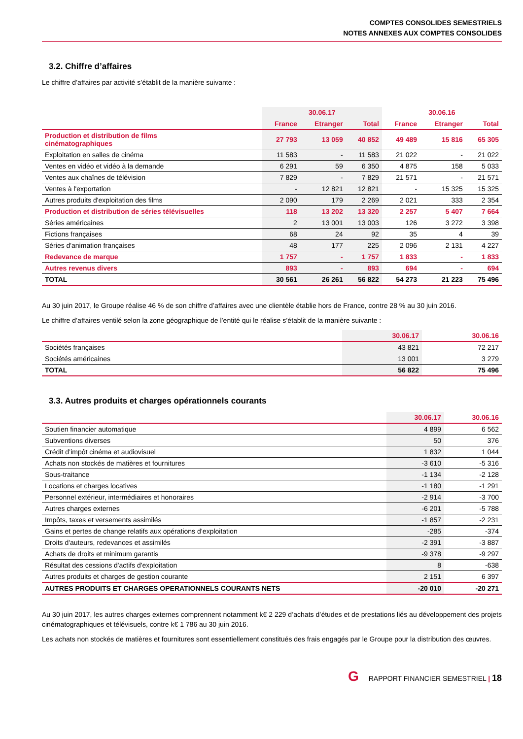COMPTES CONSOLIDES SEMESTRIELS
NOTES ANNEXES AUX COMPTES CONSOLIDES
3.2. Chiffre d’affaires
Le chiffre d’affaires par activité s’établit de la manière suivante :
| | 30.06.17 | | | 30.06.16 | | |
| --- | --- | --- | --- | --- | --- | --- |
| | France | Etranger | Total | France | Etranger | Total |
| Production et distribution de films cinématographiques | 27 793 | 13 059 | 40 852 | 49 489 | 15 816 | 65 305 |
| Exploitation en salles de cinéma | 11 583 | - | 11 583 | 21 022 | - | 21 022 |
| Ventes en vidéo et vidéo à la demande | 6 291 | 59 | 6 350 | 4 875 | 158 | 5 033 |
| Ventes aux chaînes de télévision | 7 829 | - | 7 829 | 21 571 | - | 21 571 |
| Ventes à l'exportation | - | 12 821 | 12 821 | - | 15 325 | 15 325 |
| Autres produits d'exploitation des films | 2 090 | 179 | 2 269 | 2 021 | 333 | 2 354 |
| Production et distribution de séries télévisuelles | 118 | 13 202 | 13 320 | 2 257 | 5 407 | 7 664 |
| Séries américaines | 2 | 13 001 | 13 003 | 126 | 3 272 | 3 398 |
| Fictions françaises | 68 | 24 | 92 | 35 | 4 | 39 |
| Séries d'animation françaises | 48 | 177 | 225 | 2 096 | 2 131 | 4 227 |
| Redevance de marque | 1 757 | - | 1 757 | 1 833 | - | 1 833 |
| Autres revenus divers | 893 | - | 893 | 694 | - | 694 |
| TOTAL | 30 561 | 26 261 | 56 822 | 54 273 | 21 223 | 75 496 |
Au 30 juin 2017, le Groupe réalise 46 % de son chiffre d’affaires avec une clientèle établie hors de France, contre 28 % au 30 juin 2016.
Le chiffre d’affaires ventilé selon la zone géographique de l’entité qui le réalise s’établit de la manière suivante :
| | 30.06.17 | 30.06.16 |
| --- | --- | --- |
| Sociétés françaises | 43 821 | 72 217 |
| Sociétés américaines | 13 001 | 3 279 |
| TOTAL | 56 822 | 75 496 |
3.3. Autres produits et charges opérationnels courants
| | 30.06.17 | 30.06.16 |
| --- | --- | --- |
| Soutien financier automatique | 4 899 | 6 562 |
| Subventions diverses | 50 | 376 |
| Crédit d’impôt cinéma et audiovisuel | 1 832 | 1 044 |
| Achats non stockés de matières et fournitures | -3 610 | -5 316 |
| Sous-traitance | -1 134 | -2 128 |
| Locations et charges locatives | -1 180 | -1 291 |
| Personnel extérieur, intermédiaires et honoraires | -2 914 | -3 700 |
| Autres charges externes | -6 201 | -5 788 |
| Impôts, taxes et versements assimilés | -1 857 | -2 231 |
| Gains et pertes de change relatifs aux opérations d’exploitation | -285 | -374 |
| Droits d'auteurs, redevances et assimilés | -2 391 | -3 887 |
| Achats de droits et minimum garantis | -9 378 | -9 297 |
| Résultat des cessions d'actifs d'exploitation | 8 | -638 |
| Autres produits et charges de gestion courante | 2 151 | 6 397 |
| AUTRES PRODUITS ET CHARGES OPERATIONNELS COURANTS NETS | -20 010 | -20 271 |
Au 30 juin 2017, les autres charges externes comprennent notamment k€ 2 229 d’achats d’études et de prestations liés au développement des projets cinématographiques et télévisuels, contre k€ 1 786 au 30 juin 2016.
Les achats non stockés de matières et fournitures sont essentiellement constitués des frais engagés par le Groupe pour la distribution des œuvres.
G RAPPORT FINANCIER SEMESTRIEL | 18